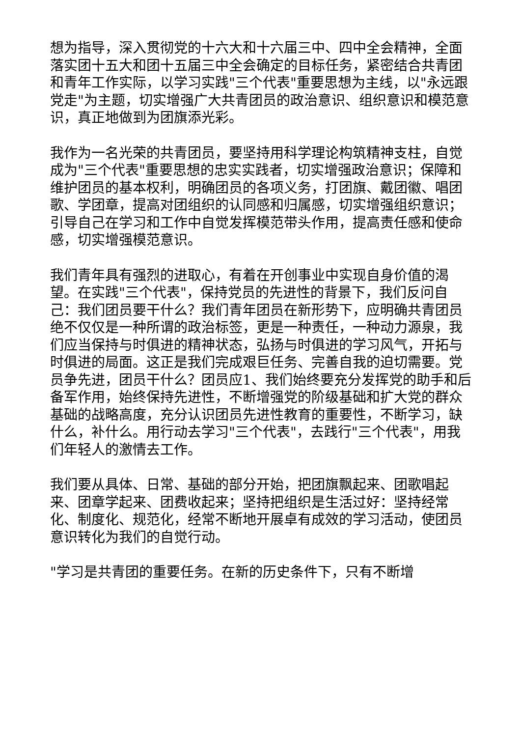想为指导，深入贯彻党的十六大和十六届三中、四中全会精神，全面落实团十五大和团十五届三中全会确定的目标任务，紧密结合共青团和青年工作实际，以学习实践"三个代表"重要思想为主线，以"永远跟党走"为主题，切实增强广大共青团员的政治意识、组织意识和模范意识，真正地做到为团旗添光彩。
我作为一名光荣的共青团员，要坚持用科学理论构筑精神支柱，自觉成为"三个代表"重要思想的忠实实践者，切实增强政治意识；保障和维护团员的基本权利，明确团员的各项义务，打团旗、戴团徽、唱团歌、学团章，提高对团组织的认同感和归属感，切实增强组织意识；引导自己在学习和工作中自觉发挥模范带头作用，提高责任感和使命感，切实增强模范意识。
我们青年具有强烈的进取心，有着在开创事业中实现自身价值的渴望。在实践"三个代表"，保持党员的先进性的背景下，我们反问自己：我们团员要干什么？我们青年团员在新形势下，应明确共青团员绝不仅仅是一种所谓的政治标签，更是一种责任，一种动力源泉，我们应当保持与时俱进的精神状态，弘扬与时俱进的学习风气，开拓与时俱进的局面。这正是我们完成艰巨任务、完善自我的迫切需要。党员争先进，团员干什么？团员应1、我们始终要充分发挥党的助手和后备军作用，始终保持先进性，不断增强党的阶级基础和扩大党的群众基础的战略高度，充分认识团员先进性教育的重要性，不断学习，缺什么，补什么。用行动去学习"三个代表"，去践行"三个代表"，用我们年轻人的激情去工作。
我们要从具体、日常、基础的部分开始，把团旗飘起来、团歌唱起来、团章学起来、团费收起来；坚持把组织是生活过好：坚持经常化、制度化、规范化，经常不断地开展卓有成效的学习活动，使团员意识转化为我们的自觉行动。
"学习是共青团的重要任务。在新的历史条件下，只有不断增